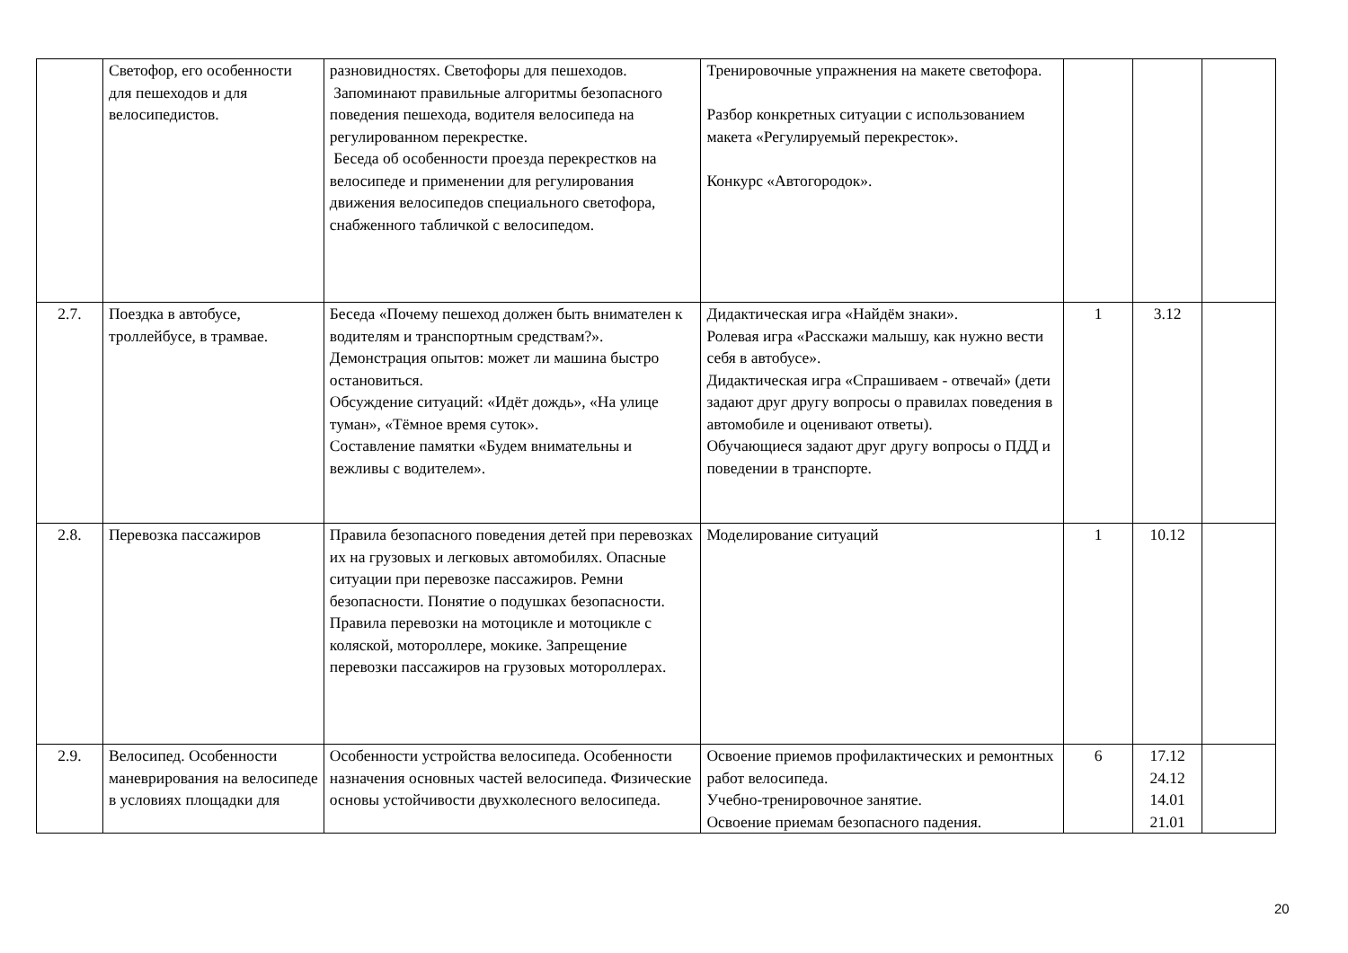| | Светофор, его особенности для пешеходов и для велосипедистов. | разновидностях. Светофоры для пешеходов. Запоминают правильные алгоритмы безопасного поведения пешехода, водителя велосипеда на регулированном перекрестке. Беседа об особенности проезда перекрестков на велосипеде и применении для регулирования движения велосипедов специального светофора, снабженного табличкой с велосипедом. | Тренировочные упражнения на макете светофора. Разбор конкретных ситуации с использованием макета «Регулируемый перекресток». Конкурс «Автогородок». | | | |
| 2.7. | Поездка в автобусе, троллейбусе, в трамвае. | Беседа «Почему пешеход должен быть внимателен к водителям и транспортным средствам?». Демонстрация опытов: может ли машина быстро остановиться. Обсуждение ситуаций: «Идёт дождь», «На улице туман», «Тёмное время суток». Составление памятки «Будем внимательны и вежливы с водителем». | Дидактическая игра «Найдём знаки». Ролевая игра «Расскажи малышу, как нужно вести себя в автобусе». Дидактическая игра «Спрашиваем - отвечай» (дети задают друг другу вопросы о правилах поведения в автомобиле и оценивают ответы). Обучающиеся задают друг другу вопросы о ПДД и поведении в транспорте. | 1 | 3.12 | |
| 2.8. | Перевозка пассажиров | Правила безопасного поведения детей при перевозках их на грузовых и легковых автомобилях. Опасные ситуации при перевозке пассажиров. Ремни безопасности. Понятие о подушках безопасности. Правила перевозки на мотоцикле и мотоцикле с коляской, мотороллере, мокике. Запрещение перевозки пассажиров на грузовых мотороллерах. | Моделирование ситуаций | 1 | 10.12 | |
| 2.9. | Велосипед. Особенности маневрирования на велосипеде в условиях площадки для | Особенности устройства велосипеда. Особенности назначения основных частей велосипеда. Физические основы устойчивости двухколесного велосипеда. | Освоение приемов профилактических и ремонтных работ велосипеда. Учебно-тренировочное занятие. Освоение приемам безопасного падения. | 6 | 17.12 24.12 14.01 21.01 | |
20